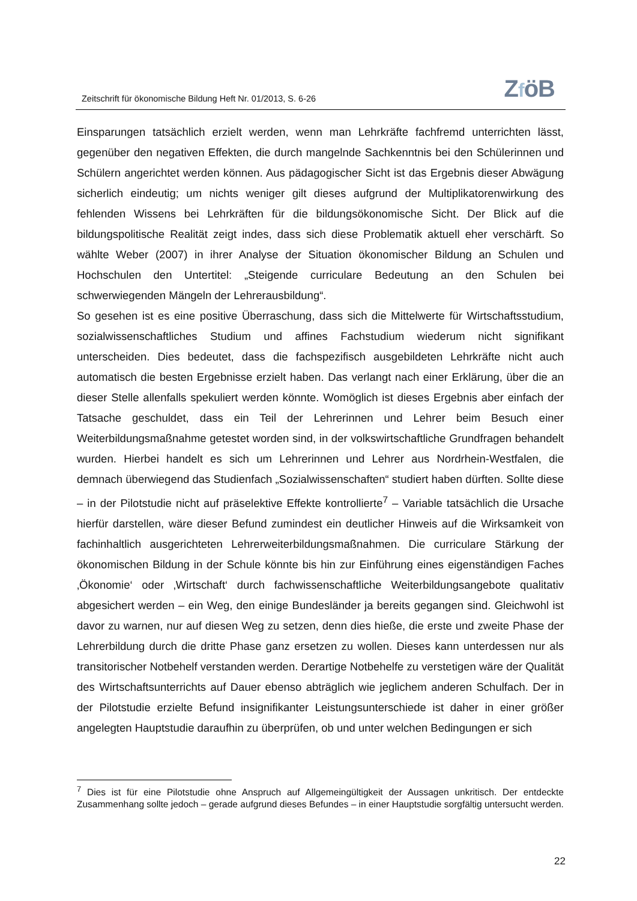Zeitschrift für ökonomische Bildung Heft Nr. 01/2013, S. 6-26
ZföB
Einsparungen tatsächlich erzielt werden, wenn man Lehrkräfte fachfremd unterrichten lässt, gegenüber den negativen Effekten, die durch mangelnde Sachkenntnis bei den Schülerinnen und Schülern angerichtet werden können. Aus pädagogischer Sicht ist das Ergebnis dieser Abwägung sicherlich eindeutig; um nichts weniger gilt dieses aufgrund der Multiplikatorenwirkung des fehlenden Wissens bei Lehrkräften für die bildungsökonomische Sicht. Der Blick auf die bildungspolitische Realität zeigt indes, dass sich diese Problematik aktuell eher verschärft. So wählte Weber (2007) in ihrer Analyse der Situation ökonomischer Bildung an Schulen und Hochschulen den Untertitel: „Steigende curriculare Bedeutung an den Schulen bei schwerwiegenden Mängeln der Lehrerausbildung“.
So gesehen ist es eine positive Überraschung, dass sich die Mittelwerte für Wirtschaftsstudium, sozialwissenschaftliches Studium und affines Fachstudium wiederum nicht signifikant unterscheiden. Dies bedeutet, dass die fachspezifisch ausgebildeten Lehrkräfte nicht auch automatisch die besten Ergebnisse erzielt haben. Das verlangt nach einer Erklärung, über die an dieser Stelle allenfalls spekuliert werden könnte. Womöglich ist dieses Ergebnis aber einfach der Tatsache geschuldet, dass ein Teil der Lehrerinnen und Lehrer beim Besuch einer Weiterbildungsmaßnahme getestet worden sind, in der volkswirtschaftliche Grundfragen behandelt wurden. Hierbei handelt es sich um Lehrerinnen und Lehrer aus Nordrhein-Westfalen, die demnach überwiegend das Studienfach „Sozialwissenschaften“ studiert haben dürften. Sollte diese – in der Pilotstudie nicht auf präselektive Effekte kontrollierte<sup>7</sup> – Variable tatsächlich die Ursache hierfür darstellen, wäre dieser Befund zumindest ein deutlicher Hinweis auf die Wirksamkeit von fachinhaltlich ausgerichteten Lehrerweiterbildungsmaßnahmen. Die curriculare Stärkung der ökonomischen Bildung in der Schule könnte bis hin zur Einführung eines eigenständigen Faches ‚Ökonomie‘ oder ‚Wirtschaft‘ durch fachwissenschaftliche Weiterbildungsangebote qualitativ abgesichert werden – ein Weg, den einige Bundesländer ja bereits gegangen sind. Gleichwohl ist davor zu warnen, nur auf diesen Weg zu setzen, denn dies hieße, die erste und zweite Phase der Lehrerbildung durch die dritte Phase ganz ersetzen zu wollen. Dieses kann unterdessen nur als transitorischer Notbehelf verstanden werden. Derartige Notbehelfe zu verstetigen wäre der Qualität des Wirtschaftsunterrichts auf Dauer ebenso abträglich wie jeglichem anderen Schulfach. Der in der Pilotstudie erzielte Befund insignifikanter Leistungsunterschiede ist daher in einer größer angelegten Hauptstudie daraufhin zu überprüfen, ob und unter welchen Bedingungen er sich
<sup>7</sup> Dies ist für eine Pilotstudie ohne Anspruch auf Allgemeingültigkeit der Aussagen unkritisch. Der entdeckte Zusammenhang sollte jedoch – gerade aufgrund dieses Befundes – in einer Hauptstudie sorgfältig untersucht werden.
22